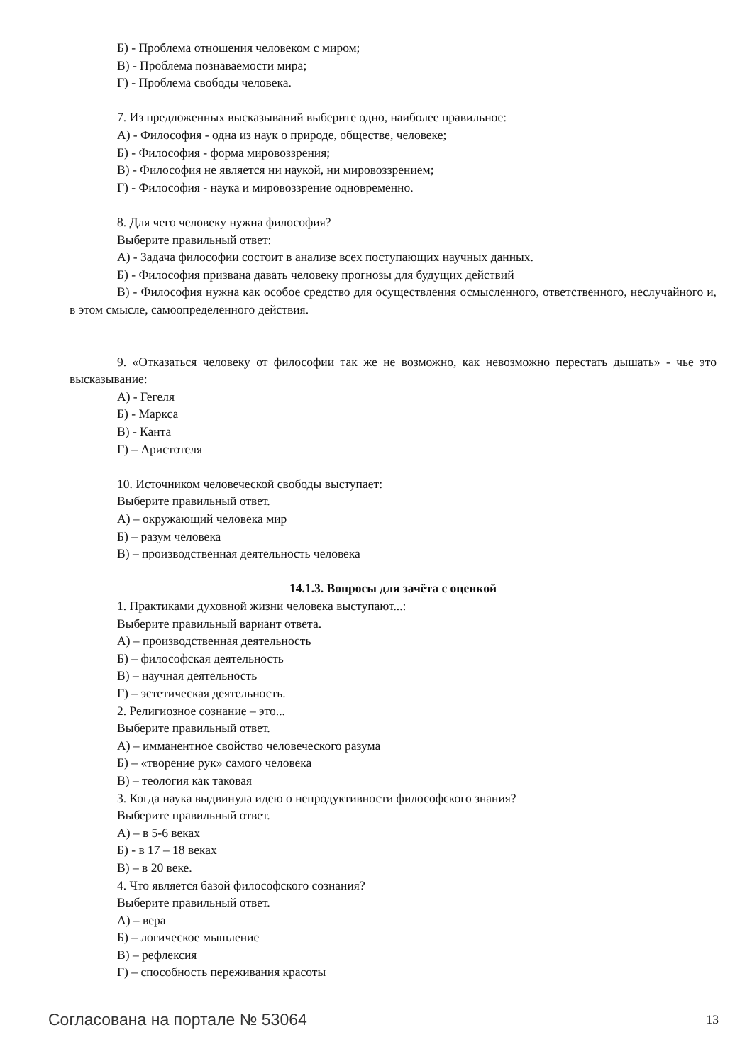Б) - Проблема отношения человеком с миром;
В) - Проблема познаваемости мира;
Г) - Проблема свободы человека.
7. Из предложенных высказываний выберите одно, наиболее правильное:
А) - Философия - одна из наук о природе, обществе, человеке;
Б) - Философия - форма мировоззрения;
В) - Философия не является ни наукой, ни мировоззрением;
Г) - Философия - наука и мировоззрение одновременно.
8. Для чего человеку нужна философия?
Выберите правильный ответ:
А) - Задача философии состоит в анализе всех поступающих научных данных.
Б) - Философия призвана давать человеку прогнозы для будущих действий
В) - Философия нужна как особое средство для осуществления осмысленного, ответственного, неслучайного и, в этом смысле, самоопределенного действия.
9. «Отказаться человеку от философии так же не возможно, как невозможно перестать дышать» - чье это высказывание:
А) - Гегеля
Б) - Маркса
В) - Канта
Г) – Аристотеля
10. Источником человеческой свободы выступает:
Выберите правильный ответ.
А) – окружающий человека мир
Б) – разум человека
В) – производственная деятельность человека
14.1.3. Вопросы для зачёта с оценкой
1. Практиками духовной жизни человека выступают...:
Выберите правильный вариант ответа.
А) – производственная деятельность
Б) – философская деятельность
В) – научная деятельность
Г) – эстетическая деятельность.
2. Религиозное сознание – это...
Выберите правильный ответ.
А) – имманентное свойство человеческого разума
Б) – «творение рук» самого человека
В) – теология как таковая
3. Когда наука выдвинула идею о непродуктивности философского знания?
Выберите правильный ответ.
А) – в 5-6 веках
Б) - в 17 – 18 веках
В) – в 20 веке.
4. Что является базой философского сознания?
Выберите правильный ответ.
А) – вера
Б) – логическое мышление
В) – рефлексия
Г) – способность переживания красоты
Согласована на портале № 53064 13